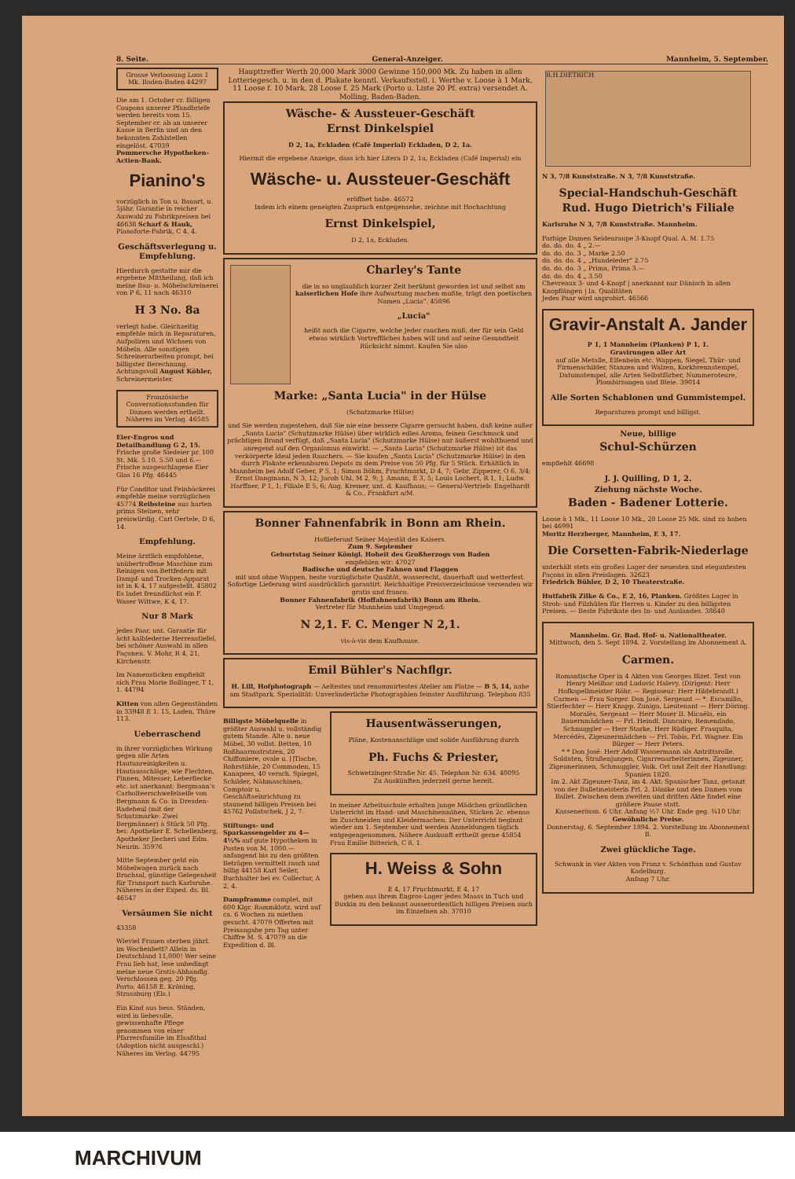8. Seite. General-Anzeiger. Mannheim, 5. September.
Grosse Verloosung Loos 1 Mk. Baden-Baden 44297
Die am 1. October cr. fälligen Coupons unserer Pfandbriefe werden bereits vom 15. September cr. ab an unserer Kasse in Berlin und an den bekannten Zahlstellen eingelöst. 47039
Pommersche Hypotheken-Actien-Bank.
Pianino's
vorzüglich in Ton u. Bauart, u. 5jähr. Garantie in reicher Auswahl zu Fabrikpreisen bei 46638 Scharf & Hauk, Pianoforte-Fabrik, C 4, 4.
Geschäftsverlegung u. Empfehlung.
Hierdurch gestatte mir die ergebene Mittheilung, daß ich meine Bau- u. Möbelschreinerei von P 6, 11 nach 46310
H 3 No. 8a
verlegt habe. Gleichzeitig empfehle mich in Reparaturen, Aufpoliren und Wichsen von Möbeln. Alle sonstigen Schreinerarbeiten prompt, bei billigster Berechnung. Achtungsvoll August Köhler, Schreinermeister.
Französische Conversationsstunden für Damen werden ertheilt. Näheres im Verlag. 46585
Eier-Engros und Detailhandlung G 2, 15. Frische große Siedeier pr. 100 St. Mk. 5.10. 5.50 und 6.— Frische ausgeschlagene Eier Glas 16 Pfg. 46445
Für Conditor und Feinbäckerei empfehle meine vorzüglichen 45774 Reibsteine aus harten prima Steinen, sehr preiswürdig. Carl Oertele, D 6, 14.
Empfehlung.
Meine ärztlich empfohlene, unübertroffene Maschine zum Reinigen von Bettfedern mit Dampf- und Trocken-Apparat ist in K 4, 17 aufgestellt. 45802 Es ladet freundlichst ein F. Waser Wittwe, K 4, 17.
Nur 8 Mark
jedes Paar, unt. Garantie für ächt kalblederne Herrenstiefel, bei schöner Auswahl in allen Façonen. V. Mohr, R 4, 21, Kirchenstr.
Im Namensticken empfiehlt sich Frau Marie Bollinger, T 1, 1. 44794
Kitten von allen Gegenständen in 33948 E 1. 15, Laden, Thüre 113.
Ueberraschend
in ihrer vorzüglichen Wirkung gegen alle Arten Hautunreinigkeiten u. Hautausschläge, wie Flechten, Finnen, Mitesser, Leberflecke etc. ist anerkannt: Bergmann's Carbolteerschwefelseife von Bergmann & Co. in Dresden-Radebeul (mit der Schutzmarke: Zwei Bergmänner) à Stück 50 Pfg. bei: Apotheker E. Schellenberg, Apotheker Jiecheri und Edm. Neurin. 35976
Mitte September geht ein Möbelwagen zurück nach Bruchsal, günstige Gelegenheit für Transport nach Karlsruhe. Näheres in der Exped. ds. Bl. 46547
Versäumen Sie nicht
43358
Wieviel Frauen sterben jährl. im Wochenbett? Allein in Deutschland 11,000! Wer seine Frau lieb hat, lese unbedingt meine neue Gratis-Abhandlg. Verschlossen geg. 20 Pfg. Porto. 46158 E. Kröning, Strassburg (Els.)
Ein Kind aus bess. Ständen, wird in liebevolle, gewissenhafte Pflege genommen von einer Pfarrersfamilie im Elsaßthal (Adoption nicht ausgeschl.) Näheres im Verlag. 44795
Haupttreffer Werth 20,000 Mark 3000 Gewinne 150,000 Mk. Zu haben in allen Lotteriegesch. u. in den d. Plakate kenntl. Verkaufsstell. i. Werthe v. Loose à 1 Mark, 11 Loose f. 10 Mark, 28 Loose f. 25 Mark (Porto u. Liste 20 Pf. extra) versendet A. Molling, Baden-Baden.
Wäsche- & Aussteuer-Geschäft
Ernst Dinkelspiel
D 2, 1a, Eckladen (Café Imperial) Eckladen, D 2, 1a.
Hiermit die ergebene Anzeige, dass ich hier Litera D 2, 1a, Eckladen (Café Imperial) ein
Wäsche- u. Aussteuer-Geschäft
eröffnet habe. 46572
Indem ich einem geneigten Zuspruch entgegensehe, zeichne mit Hochachtung
Ernst Dinkelspiel,
D 2, 1a, Eckladen.
Charley's Tante
die in so unglaublich kurzer Zeit berühmt geworden ist und selbst am kaiserlichen Hofe ihre Aufwartung machen mußte, trägt den poetischen Namen „Lucia". 45896
„Lucia"
heißt auch die Cigarre, welche Jeder rauchen muß, der für sein Geld etwas wirklich Vortreffliches haben will und auf seine Gesundheit Rücksicht nimmt. Kaufen Sie also
Marke: „Santa Lucia" in der Hülse
(Schutzmarke Hülse)
und Sie werden zugestehen, daß Sie nie eine bessere Cigarre geraucht haben, daß keine außer „Santa Lucia" (Schutzmarke Hülse) über wirklich edles Aroma, feinen Geschmack und prächtigen Brand verfügt, daß „Santa Lucia" (Schutzmarke Hülse) nur äußerst wohlthuend und anregend auf den Organismus einwirkt. — „Santa Lucia" (Schutzmarke Hülse) ist das verkörperte Ideal jeden Rauchers. — Sie kaufen „Santa Lucia" (Schutzmarke Hülse) in den durch Plakate erkennbaren Depots zu dem Preise von 50 Pfg. für 5 Stück. Erhältlich in Mannheim bei Adolf Geber, P 5, 1; Simon Böhm, Fruchtmarkt, D 4, 7; Gebr. Zipperer, O 6, 3/4; Ernst Dangmann, N 3, 12; Jacob Uhl, M 2, 9; J. Amann, E 3, 5; Louis Lochert, R 1, 1; Ludw. Harffner, P 1, 1; Filiale E 5, 6; Aug. Kremer, unt. d. Kaufhaus; — General-Vertrieb: Engelhardt & Co., Frankfurt a/M.
Bonner Fahnenfabrik in Bonn am Rhein.
Hoflieferant Seiner Majestät des Kaisers.
Zum 9. September
Geburtstag Seiner Königl. Hoheit des Großherzogs von Baden
empfehlen wir: 47027
Badische und deutsche Fahnen und Flaggen
mit und ohne Wappen, beste vorzüglichste Qualität, wasserecht, dauerhaft und wetterfest. Sofortige Lieferung wird ausdrücklich garantirt. Reichhaltige Preisverzeichnisse versenden wir gratis und franco.
Bonner Fahnenfabrik (Hoffahnenfabrik) Bonn am Rhein.
Vertreter für Mannheim und Umgegend:
N 2,1. F. C. Menger N 2,1.
vis-à-vis dem Kaufhause.
Emil Bühler's Nachflgr.
H. Lill, Hofphotograph — Aeltestes und renommirtestes Atelier am Platze — B 5, 14, nahe am Stadtpark. Spezialität: Unveränderliche Photographien feinster Ausführung. Telephon 835
Billigste Möbelquelle in größter Auswahl u. vollständig gutem Stande. Alte u. neue Möbel, 30 vollst. Betten, 10 Roßhaarmatratzen, 20 Chiffoniere, ovale u. []Tische, Rohrstühle, 20 Commoden, 15 Kanapees, 40 versch. Spiegel, Schilder, Nähmaschinen, Comptoir u. Geschäftseinrichtung zu staunend billigen Preisen bei 45762 Pollatschek, J 2, 7.
Stiftungs- und Sparkassengelder zu 4—4½% auf gute Hypotheken in Posten von M. 1000.— anfangend bis zu den größten Beträgen vermittelt rasch und billig 44158 Karl Seiler, Buchhalter bei ev. Collectur, A 2, 4.
Dampframme complet, mit 600 Klgr. Rammklotz, wird auf ca. 6 Wochen zu miethen gesucht. 47079 Offerten mit Preisangabe pro Tag unter Chiffre M. S. 47079 an die Expedition d. Bl.
Hausentwässerungen,
Pläne, Kostenanschläge und solide Ausführung durch
Ph. Fuchs & Priester,
Schwetzinger-Straße Nr. 45. Telephon Nr. 634. 40095
Zu Auskünften jederzeit gerne bereit.
In meiner Arbeitsschule erhalten junge Mädchen gründlichen Unterricht im Hand- und Maschinennähen, Sticken 2c. ebenso im Zuschneiden und Kleidermachen. Der Unterricht beginnt wieder am 1. September und werden Anmeldungen täglich entgegengenommen. Nähere Auskunft ertheilt gerne 45854 Frau Emilie Bitterich, C 8, 1.
H. Weiss & Sohn
E 4, 17 Fruchtmarkt, E 4, 17
geben aus ihrem Engros-Lager jedes Maass in Tuch und Buxkin zu den bekannt ausserordentlich billigen Preisen auch im Einzelnen ab. 37010
R.H.DIETRICH
N 3, 7/8 Kunststraße. N 3, 7/8 Kunststraße.
Special-Handschuh-Geschäft
Rud. Hugo Dietrich's Filiale
Karlsruhe N 3, 7/8 Kunststraße. Mannheim.
Farbige Damen Seidenraupe 3-Knopf Qual. A. M. 1.75
do. do. do. 4 „ 2.—
do. do. do. 3 „ Marke 2.50
do. do. do. 4 „ „Hundeleder" 2.75
do. do. do. 3 „ Prima, Prima 3.—
do. do. do. 4 „ 3.50
Chevreaux 3- und 4-Knopf | anerkannt nur Dänisch in allen Knopflängen | Ia. Qualitäten
Jedes Paar wird anprobirt. 46566
Gravir-Anstalt A. Jander
P 1, 1 Mannheim (Planken) P 1, 1.
Gravirungen aller Art
auf alle Metalle, Elfenbein etc. Wappen, Siegel, Thür- und Firmenschilder, Stanzen und Walzen, Korkbrennstempel, Datumstempel, alle Arten Selbstfärber, Nummeroteure, Plombirzangen und Bleie. 39014
Alle Sorten Schablonen und Gummistempel.
Reparaturen prompt und billigst.
Neue, billige
Schul-Schürzen
empfiehlt 46698
J. J. Quilling, D 1, 2.
Ziehung nächste Woche.
Baden - Badener Lotterie.
Loose à 1 Mk., 11 Loose 10 Mk., 28 Loose 25 Mk. sind zu haben bei 46991
Moritz Herzberger, Mannheim, E 3, 17.
Die Corsetten-Fabrik-Niederlage
unterhält stets ein großes Lager der neuesten und elegantesten Façons in allen Preislagen. 32623
Friedrich Bühler, D 2, 10 Theaterstraße.
Hutfabrik Zilke & Co., E 2, 16, Planken. Größtes Lager in Stroh- und Filzhüten für Herren u. Kinder zu den billigsten Preisen. — Beste Fabrikate des In- und Auslandes. 38640
Mannheim. Gr. Bad. Hof- u. Nationaltheater.
Mittwoch, den 5. Sept 1894. 2. Vorstellung im Abonnement A.
Carmen.
Romantische Oper in 4 Akten von Georges Bizet. Text von Henry Meilhac und Ludovic Halevy. (Dirigent: Herr Hofkapellmeister Röhr. — Regisseur: Herr Hildebrandt.)
Carmen — Frau Sorger. Don José, Sergeant — *. Escamillo, Stierfechter — Herr Knapp. Zuniga, Lieutenant — Herr Döring. Moralès, Sergeant — Herr Moser II. Micaëla, ein Bauernmädchen — Frl. Heindl. Dancairo, Remendado, Schmuggler — Herr Starke, Herr Rüdiger. Frasquita, Mercédès, Zigeunermädchen — Frl. Tobis, Frl. Wagner. Ein Bürger — Herr Peters.
* * Don José: Herr Adolf Wassermann als Antrittsrolle.
Soldaten, Straßenjungen, Cigarrenarbeiterinnen, Zigeuner, Zigeunerinnen, Schmuggler, Volk. Ort und Zeit der Handlung: Spanien 1820.
Im 2. Akt Zigeuner-Tanz, im 4. Akt: Spanischer Tanz, getanzt von der Balletmeisterin Frl. 2. Dänike und den Damen vom Ballet. Zwischen dem zweiten und dritten Akte findet eine größere Pause statt.
Kassenerössn. 6 Uhr. Anfang ½7 Uhr. Ende geg. ¾10 Uhr.
Gewöhnliche Preise.
Donnerstag, 6. September 1894. 2. Vorstellung im Abonnement B.
Zwei glückliche Tage.
Schwank in vier Akten von Franz v. Schönthan und Gustav Kadelburg.
Anfang 7 Uhr.
MARCHIVUM